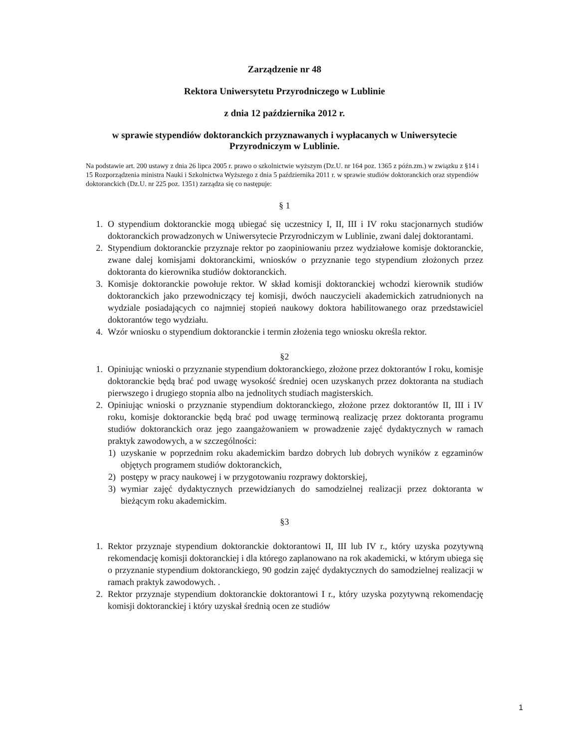Zarządzenie nr 48
Rektora Uniwersytetu Przyrodniczego w Lublinie
z dnia 12 października 2012 r.
w sprawie stypendiów doktoranckich przyznawanych i wypłacanych w Uniwersytecie Przyrodniczym w Lublinie.
Na podstawie art. 200 ustawy z dnia 26 lipca 2005 r. prawo o szkolnictwie wyższym (Dz.U. nr 164 poz. 1365 z późn.zm.) w związku z §14 i 15 Rozporządzenia ministra Nauki i Szkolnictwa Wyższego z dnia 5 października 2011 r. w sprawie studiów doktoranckich oraz stypendiów doktoranckich (Dz.U. nr 225 poz. 1351) zarządza się co następuje:
§ 1
1. O stypendium doktoranckie mogą ubiegać się uczestnicy I, II, III i IV roku stacjonarnych studiów doktoranckich prowadzonych w Uniwersytecie Przyrodniczym w Lublinie, zwani dalej doktorantami.
2. Stypendium doktoranckie przyznaje rektor po zaopiniowaniu przez wydziałowe komisje doktoranckie, zwane dalej komisjami doktoranckimi, wniosków o przyznanie tego stypendium złożonych przez doktoranta do kierownika studiów doktoranckich.
3. Komisje doktoranckie powołuje rektor. W skład komisji doktoranckiej wchodzi kierownik studiów doktoranckich jako przewodniczący tej komisji, dwóch nauczycieli akademickich zatrudnionych na wydziale posiadających co najmniej stopień naukowy doktora habilitowanego oraz przedstawiciel doktorantów tego wydziału.
4. Wzór wniosku o stypendium doktoranckie i termin złożenia tego wniosku określa rektor.
§2
1. Opiniując wnioski o przyznanie stypendium doktoranckiego, złożone przez doktorantów I roku, komisje doktoranckie będą brać pod uwagę wysokość średniej ocen uzyskanych przez doktoranta na studiach pierwszego i drugiego stopnia albo na jednolitych studiach magisterskich.
2. Opiniując wnioski o przyznanie stypendium doktoranckiego, złożone przez doktorantów II, III i IV roku, komisje doktoranckie będą brać pod uwagę terminową realizację przez doktoranta programu studiów doktoranckich oraz jego zaangażowaniem w prowadzenie zajęć dydaktycznych w ramach praktyk zawodowych, a w szczególności:
1) uzyskanie w poprzednim roku akademickim bardzo dobrych lub dobrych wyników z egzaminów objętych programem studiów doktoranckich,
2) postępy w pracy naukowej i w przygotowaniu rozprawy doktorskiej,
3) wymiar zajęć dydaktycznych przewidzianych do samodzielnej realizacji przez doktoranta w bieżącym roku akademickim.
§3
1. Rektor przyznaje stypendium doktoranckie doktorantowi II, III lub IV r., który uzyska pozytywną rekomendację komisji doktoranckiej i dla którego zaplanowano na rok akademicki, w którym ubiega się o przyznanie stypendium doktoranckiego, 90 godzin zajęć dydaktycznych do samodzielnej realizacji w ramach praktyk zawodowych. .
2. Rektor przyznaje stypendium doktoranckie doktorantowi I r., który uzyska pozytywną rekomendację komisji doktoranckiej i który uzyskał średnią ocen ze studiów
1